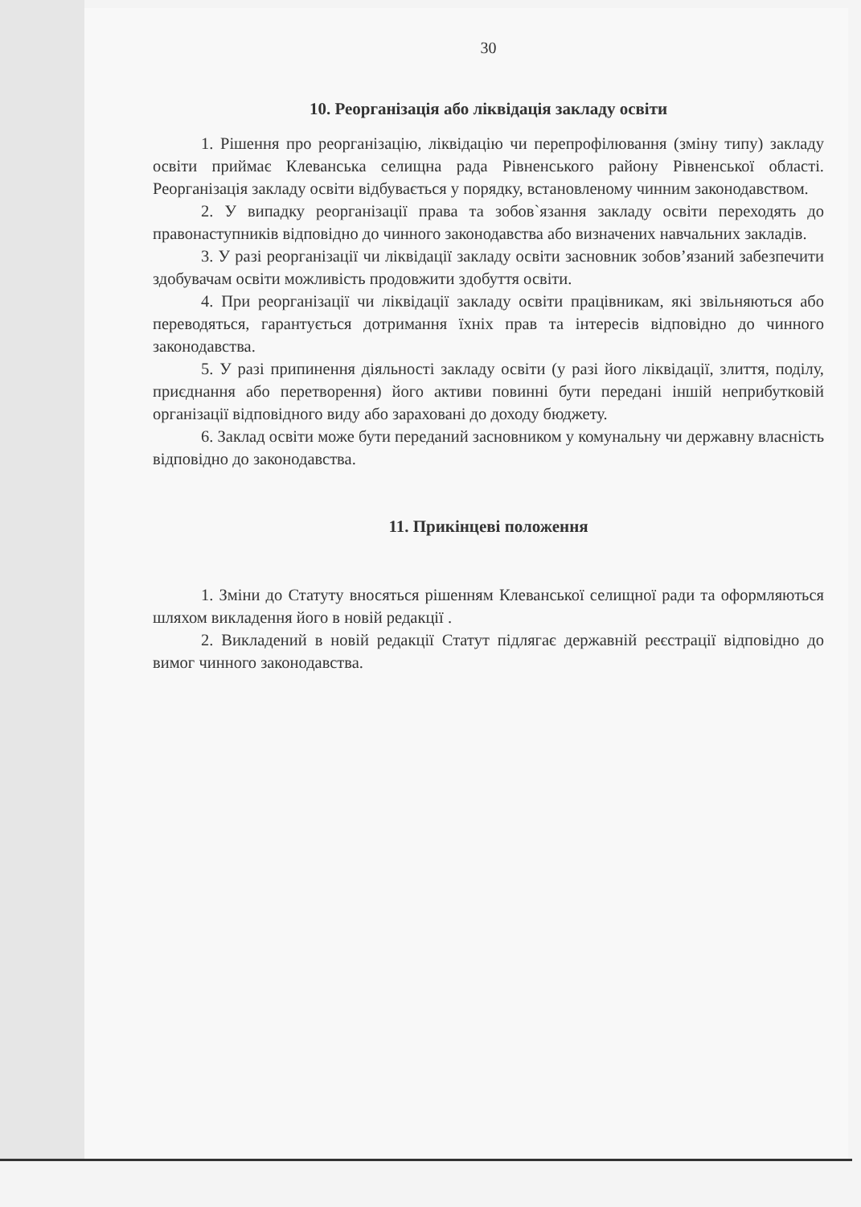30
10. Реорганізація або ліквідація закладу освіти
1. Рішення про реорганізацію, ліквідацію чи перепрофілювання (зміну типу) закладу освіти приймає Клеванська селищна рада Рівненського району Рівненської області. Реорганізація закладу освіти відбувається у порядку, встановленому чинним законодавством.
2. У випадку реорганізації права та зобов`язання закладу освіти переходять до правонаступників відповідно до чинного законодавства або визначених навчальних закладів.
3. У разі реорганізації чи ліквідації закладу освіти засновник зобов’язаний забезпечити здобувачам освіти можливість продовжити здобуття освіти.
4. При реорганізації чи ліквідації закладу освіти працівникам, які звільняються або переводяться, гарантується дотримання їхніх прав та інтересів відповідно до чинного законодавства.
5. У разі припинення діяльності закладу освіти (у разі його ліквідації, злиття, поділу, приєднання або перетворення) його активи повинні бути передані іншій неприбутковій організації відповідного виду або зараховані до доходу бюджету.
6. Заклад освіти може бути переданий засновником у комунальну чи державну власність відповідно до законодавства.
11. Прикінцеві положення
1. Зміни до Статуту вносяться рішенням Клеванської селищної ради та оформляються шляхом викладення його в новій редакції .
2. Викладений в новій редакції Статут підлягає державній реєстрації відповідно до вимог чинного законодавства.